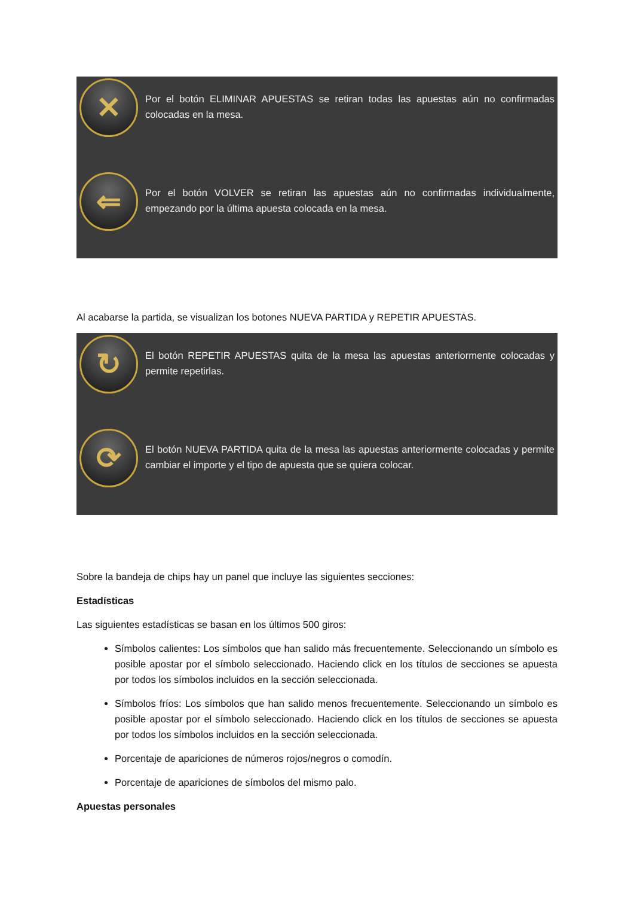| ✕ | Por el botón ELIMINAR APUESTAS se retiran todas las apuestas aún no confirmadas colocadas en la mesa. |
| ⇐ | Por el botón VOLVER se retiran las apuestas aún no confirmadas individualmente, empezando por la última apuesta colocada en la mesa. |
Al acabarse la partida, se visualizan los botones NUEVA PARTIDA y REPETIR APUESTAS.
| ↻ | El botón REPETIR APUESTAS quita de la mesa las apuestas anteriormente colocadas y permite repetirlas. |
| ⟳ | El botón NUEVA PARTIDA quita de la mesa las apuestas anteriormente colocadas y permite cambiar el importe y el tipo de apuesta que se quiera colocar. |
Sobre la bandeja de chips hay un panel que incluye las siguientes secciones:
Estadísticas
Las siguientes estadísticas se basan en los últimos 500 giros:
Símbolos calientes: Los símbolos que han salido más frecuentemente. Seleccionando un símbolo es posible apostar por el símbolo seleccionado. Haciendo click en los títulos de secciones se apuesta por todos los símbolos incluidos en la sección seleccionada.
Símbolos fríos: Los símbolos que han salido menos frecuentemente. Seleccionando un símbolo es posible apostar por el símbolo seleccionado. Haciendo click en los títulos de secciones se apuesta por todos los símbolos incluidos en la sección seleccionada.
Porcentaje de apariciones de números rojos/negros o comodín.
Porcentaje de apariciones de símbolos del mismo palo.
Apuestas personales